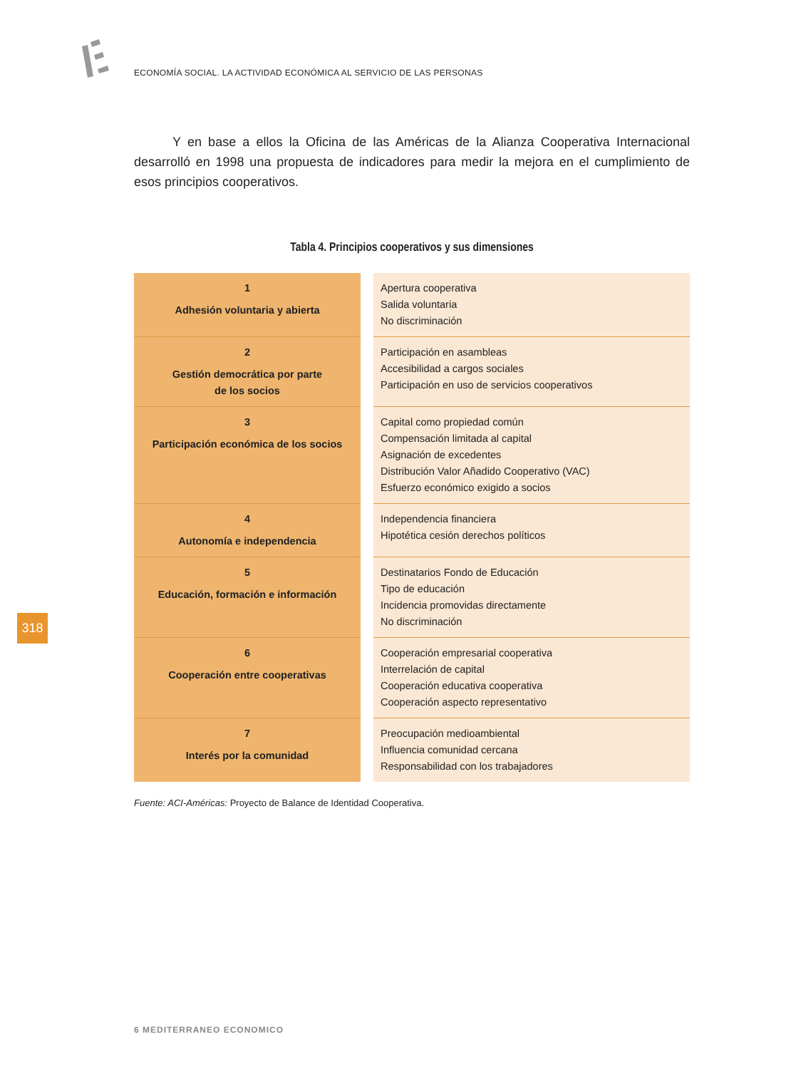ECONOMÍA SOCIAL. LA ACTIVIDAD ECONÓMICA AL SERVICIO DE LAS PERSONAS
Y en base a ellos la Oficina de las Américas de la Alianza Cooperativa Internacional desarrolló en 1998 una propuesta de indicadores para medir la mejora en el cumplimiento de esos principios cooperativos.
Tabla 4. Principios cooperativos y sus dimensiones
| 1 Adhesión voluntaria y abierta | | Apertura cooperativa Salida voluntaria No discriminación |
| 2 Gestión democrática por parte de los socios | | Participación en asambleas Accesibilidad a cargos sociales Participación en uso de servicios cooperativos |
| 3 Participación económica de los socios | | Capital como propiedad común Compensación limitada al capital Asignación de excedentes Distribución Valor Añadido Cooperativo (VAC) Esfuerzo económico exigido a socios |
| 4 Autonomía e independencia | | Independencia financiera Hipotética cesión derechos políticos |
| 5 Educación, formación e información | | Destinatarios Fondo de Educación Tipo de educación Incidencia promovidas directamente No discriminación |
| 6 Cooperación entre cooperativas | | Cooperación empresarial cooperativa Interrelación de capital Cooperación educativa cooperativa Cooperación aspecto representativo |
| 7 Interés por la comunidad | | Preocupación medioambiental Influencia comunidad cercana Responsabilidad con los trabajadores |
Fuente: ACI-Américas: Proyecto de Balance de Identidad Cooperativa.
318
6 MEDITERRANEO ECONOMICO